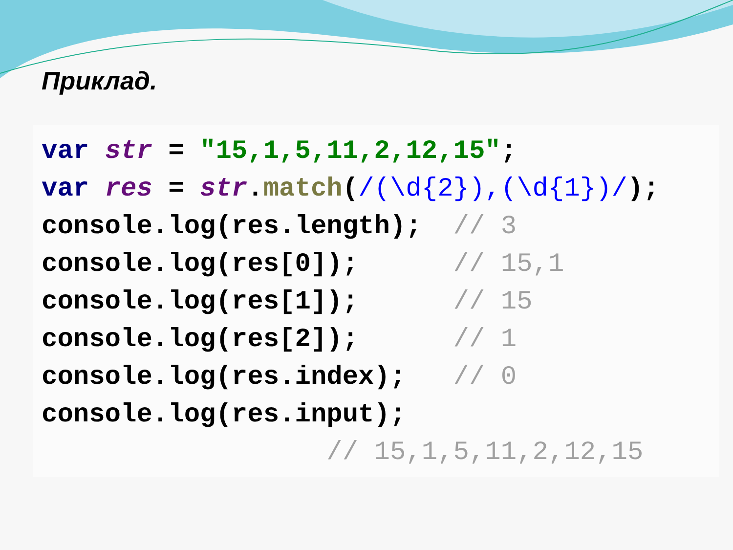Приклад.
var str = "15,1,5,11,2,12,15"; var res = str.match(/(\d{2}),(\d{1})/); console.log(res.length); // 3 console.log(res[0]); // 15,1 console.log(res[1]); // 15 console.log(res[2]); // 1 console.log(res.index); // 0 console.log(res.input); // 15,1,5,11,2,12,15